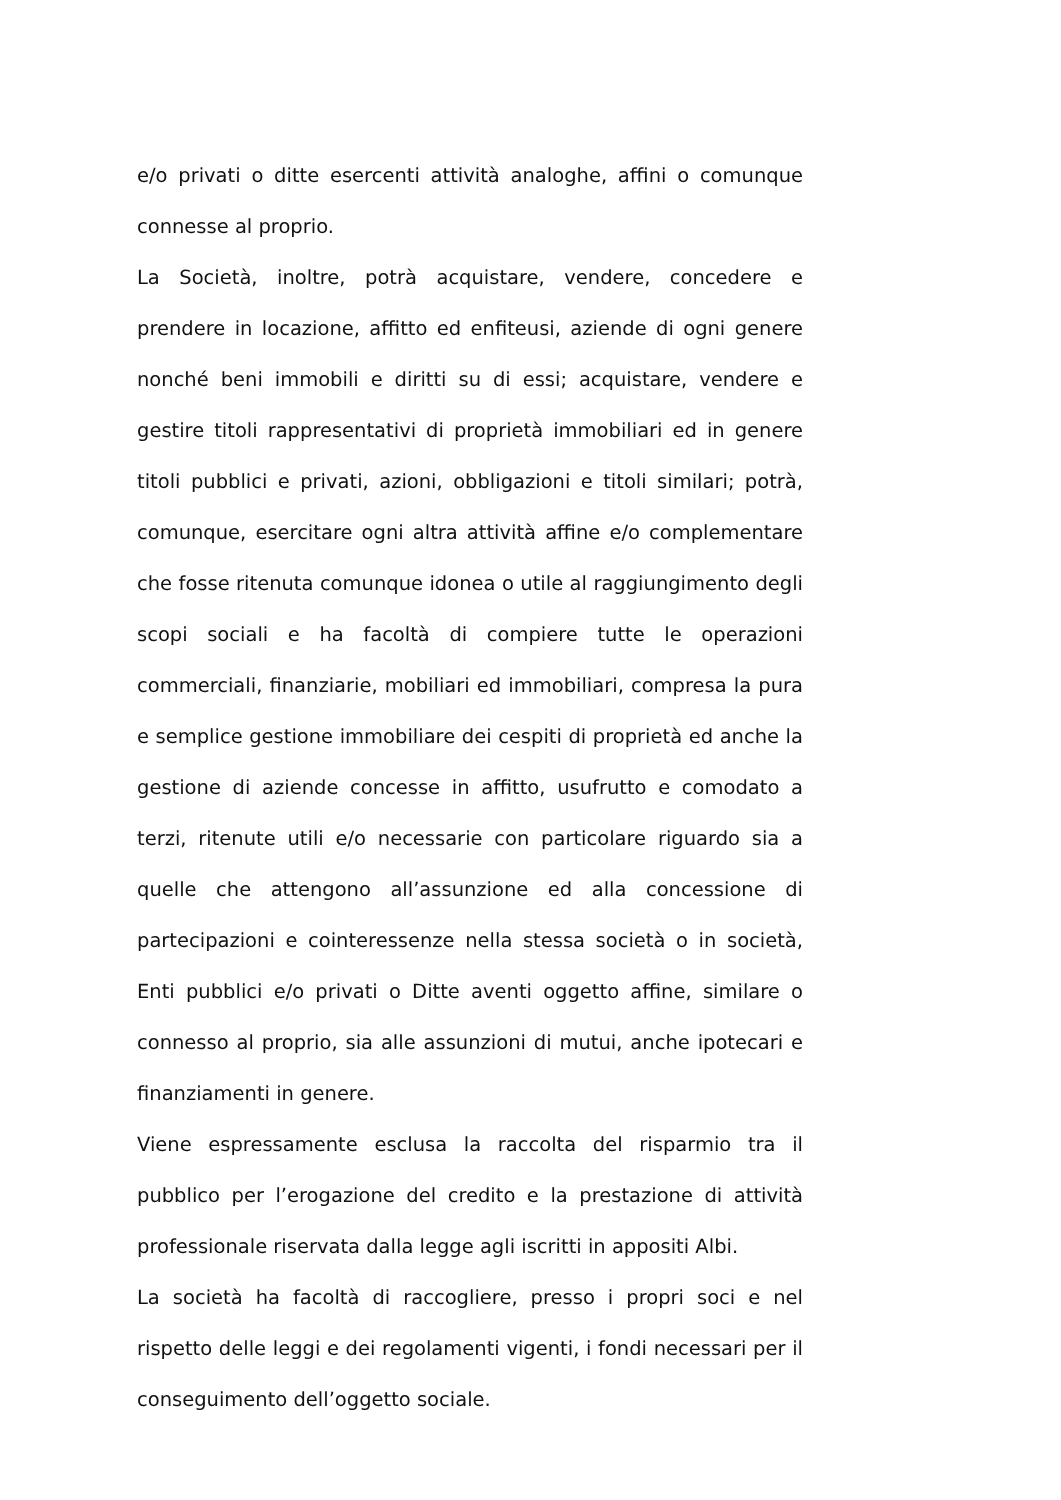e/o privati o ditte esercenti attività analoghe, affini o comunque connesse al proprio.
La Società, inoltre, potrà acquistare, vendere, concedere e prendere in locazione, affitto ed enfiteusi, aziende di ogni genere nonché beni immobili e diritti su di essi; acquistare, vendere e gestire titoli rappresentativi di proprietà immobiliari ed in genere titoli pubblici e privati, azioni, obbligazioni e titoli similari; potrà, comunque, esercitare ogni altra attività affine e/o complementare che fosse ritenuta comunque idonea o utile al raggiungimento degli scopi sociali e ha facoltà di compiere tutte le operazioni commerciali, finanziarie, mobiliari ed immobiliari, compresa la pura e semplice gestione immobiliare dei cespiti di proprietà ed anche la gestione di aziende concesse in affitto, usufrutto e comodato a terzi, ritenute utili e/o necessarie con particolare riguardo sia a quelle che attengono all’assunzione ed alla concessione di partecipazioni e cointeressenze nella stessa società o in società, Enti pubblici e/o privati o Ditte aventi oggetto affine, similare o connesso al proprio, sia alle assunzioni di mutui, anche ipotecari e finanziamenti in genere.
Viene espressamente esclusa la raccolta del risparmio tra il pubblico per l’erogazione del credito e la prestazione di attività professionale riservata dalla legge agli iscritti in appositi Albi.
La società ha facoltà di raccogliere, presso i propri soci e nel rispetto delle leggi e dei regolamenti vigenti, i fondi necessari per il conseguimento dell’oggetto sociale.